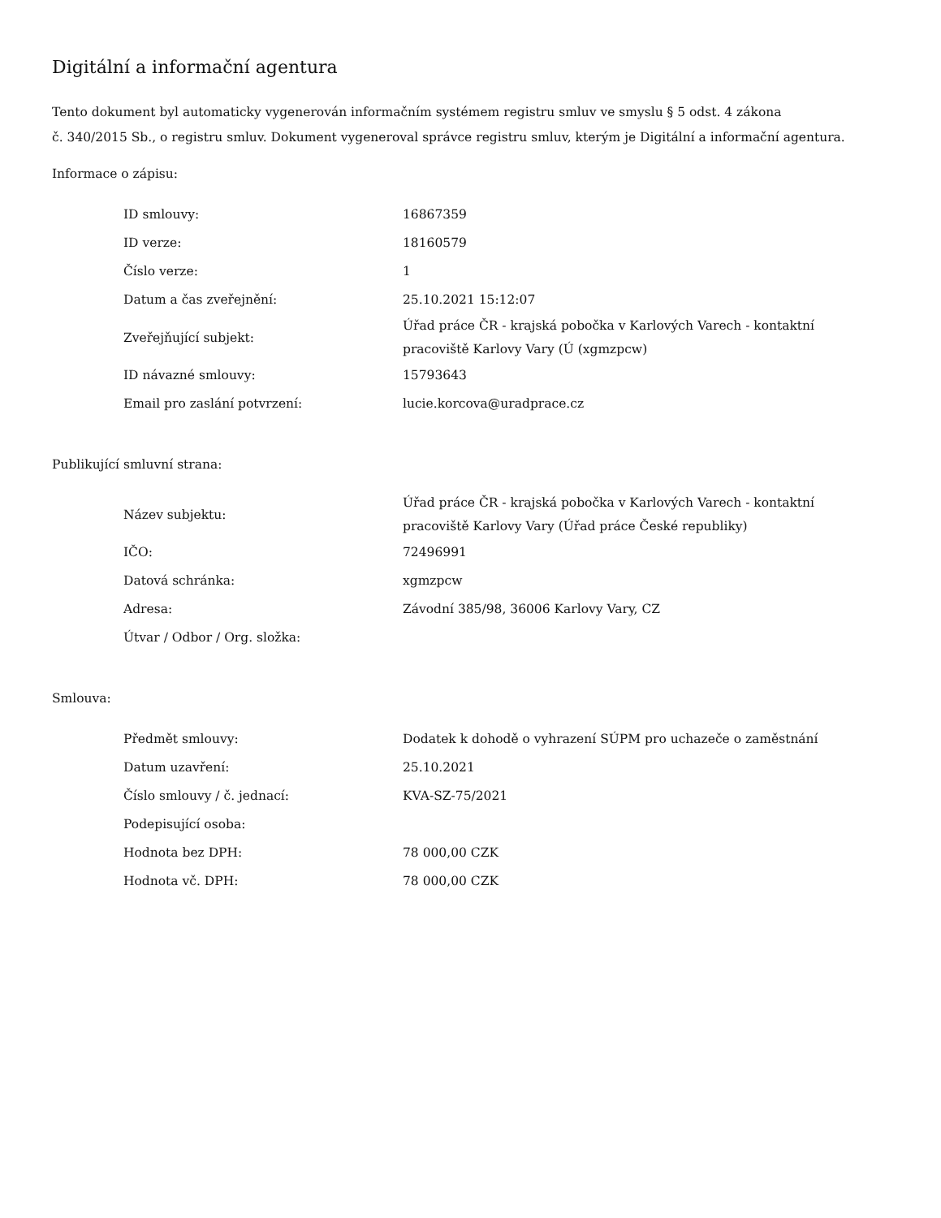Digitální a informační agentura
Tento dokument byl automaticky vygenerován informačním systémem registru smluv ve smyslu § 5 odst. 4 zákona
č. 340/2015 Sb., o registru smluv. Dokument vygeneroval správce registru smluv, kterým je Digitální a informační agentura.
Informace o zápisu:
| ID smlouvy: | 16867359 |
| ID verze: | 18160579 |
| Číslo verze: | 1 |
| Datum a čas zveřejnění: | 25.10.2021 15:12:07 |
| Zveřejňující subjekt: | Úřad práce ČR - krajská pobočka v Karlových Varech - kontaktní pracoviště Karlovy Vary (Ú (xgmzpcw) |
| ID návazné smlouvy: | 15793643 |
| Email pro zaslání potvrzení: | lucie.korcova@uradprace.cz |
Publikující smluvní strana:
| Název subjektu: | Úřad práce ČR - krajská pobočka v Karlových Varech - kontaktní pracoviště Karlovy Vary (Úřad práce České republiky) |
| IČO: | 72496991 |
| Datová schránka: | xgmzpcw |
| Adresa: | Závodní 385/98, 36006 Karlovy Vary, CZ |
| Útvar / Odbor / Org. složka: | |
Smlouva:
| Předmět smlouvy: | Dodatek k dohodě o vyhrazení SÚPM pro uchazeče o zaměstnání |
| Datum uzavření: | 25.10.2021 |
| Číslo smlouvy / č. jednací: | KVA-SZ-75/2021 |
| Podepisující osoba: | |
| Hodnota bez DPH: | 78 000,00 CZK |
| Hodnota vč. DPH: | 78 000,00 CZK |